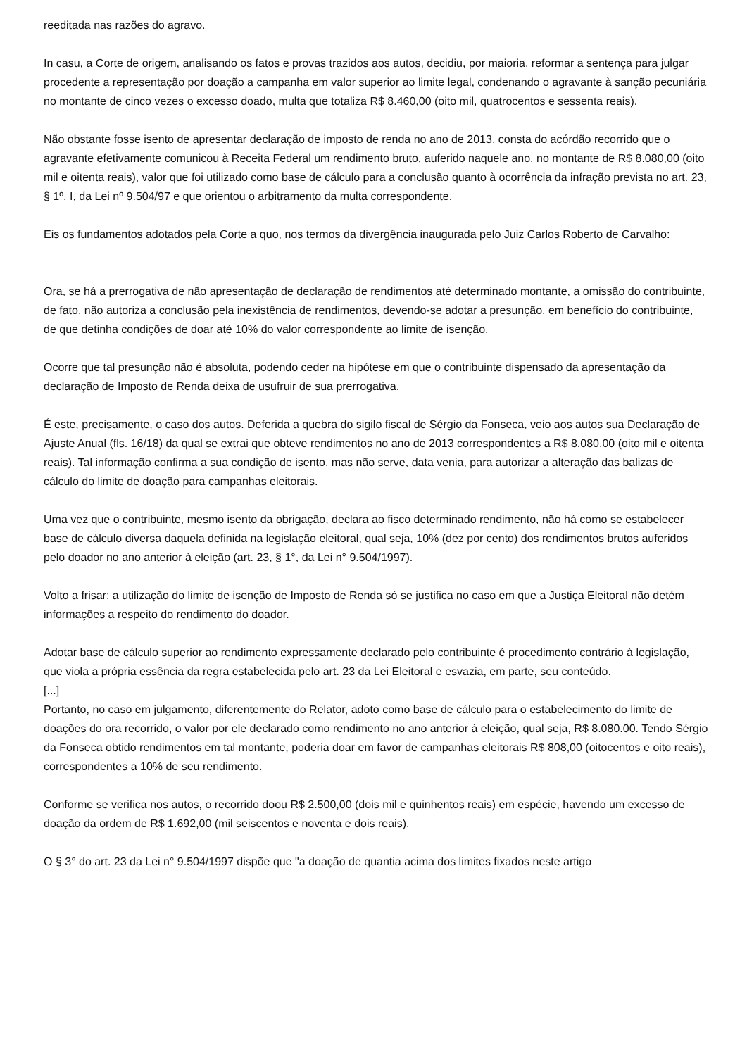reeditada nas razões do agravo.
In casu, a Corte de origem, analisando os fatos e provas trazidos aos autos, decidiu, por maioria, reformar a sentença para julgar procedente a representação por doação a campanha em valor superior ao limite legal, condenando o agravante à sanção pecuniária no montante de cinco vezes o excesso doado, multa que totaliza R$ 8.460,00 (oito mil, quatrocentos e sessenta reais).
Não obstante fosse isento de apresentar declaração de imposto de renda no ano de 2013, consta do acórdão recorrido que o agravante efetivamente comunicou à Receita Federal um rendimento bruto, auferido naquele ano, no montante de R$ 8.080,00 (oito mil e oitenta reais), valor que foi utilizado como base de cálculo para a conclusão quanto à ocorrência da infração prevista no art. 23, § 1º, I, da Lei nº 9.504/97 e que orientou o arbitramento da multa correspondente.
Eis os fundamentos adotados pela Corte a quo, nos termos da divergência inaugurada pelo Juiz Carlos Roberto de Carvalho:
Ora, se há a prerrogativa de não apresentação de declaração de rendimentos até determinado montante, a omissão do contribuinte, de fato, não autoriza a conclusão pela inexistência de rendimentos, devendo-se adotar a presunção, em benefício do contribuinte, de que detinha condições de doar até 10% do valor correspondente ao limite de isenção.
Ocorre que tal presunção não é absoluta, podendo ceder na hipótese em que o contribuinte dispensado da apresentação da declaração de Imposto de Renda deixa de usufruir de sua prerrogativa.
É este, precisamente, o caso dos autos. Deferida a quebra do sigilo fiscal de Sérgio da Fonseca, veio aos autos sua Declaração de Ajuste Anual (fls. 16/18) da qual se extrai que obteve rendimentos no ano de 2013 correspondentes a R$ 8.080,00 (oito mil e oitenta reais). Tal informação confirma a sua condição de isento, mas não serve, data venia, para autorizar a alteração das balizas de cálculo do limite de doação para campanhas eleitorais.
Uma vez que o contribuinte, mesmo isento da obrigação, declara ao fisco determinado rendimento, não há como se estabelecer base de cálculo diversa daquela definida na legislação eleitoral, qual seja, 10% (dez por cento) dos rendimentos brutos auferidos pelo doador no ano anterior à eleição (art. 23, § 1°, da Lei n° 9.504/1997).
Volto a frisar: a utilização do limite de isenção de Imposto de Renda só se justifica no caso em que a Justiça Eleitoral não detém informações a respeito do rendimento do doador.
Adotar base de cálculo superior ao rendimento expressamente declarado pelo contribuinte é procedimento contrário à legislação, que viola a própria essência da regra estabelecida pelo art. 23 da Lei Eleitoral e esvazia, em parte, seu conteúdo.
[...]
Portanto, no caso em julgamento, diferentemente do Relator, adoto como base de cálculo para o estabelecimento do limite de doações do ora recorrido, o valor por ele declarado como rendimento no ano anterior à eleição, qual seja, R$ 8.080.00. Tendo Sérgio da Fonseca obtido rendimentos em tal montante, poderia doar em favor de campanhas eleitorais R$ 808,00 (oitocentos e oito reais), correspondentes a 10% de seu rendimento.
Conforme se verifica nos autos, o recorrido doou R$ 2.500,00 (dois mil e quinhentos reais) em espécie, havendo um excesso de doação da ordem de R$ 1.692,00 (mil seiscentos e noventa e dois reais).
O § 3° do art. 23 da Lei n° 9.504/1997 dispõe que "a doação de quantia acima dos limites fixados neste artigo